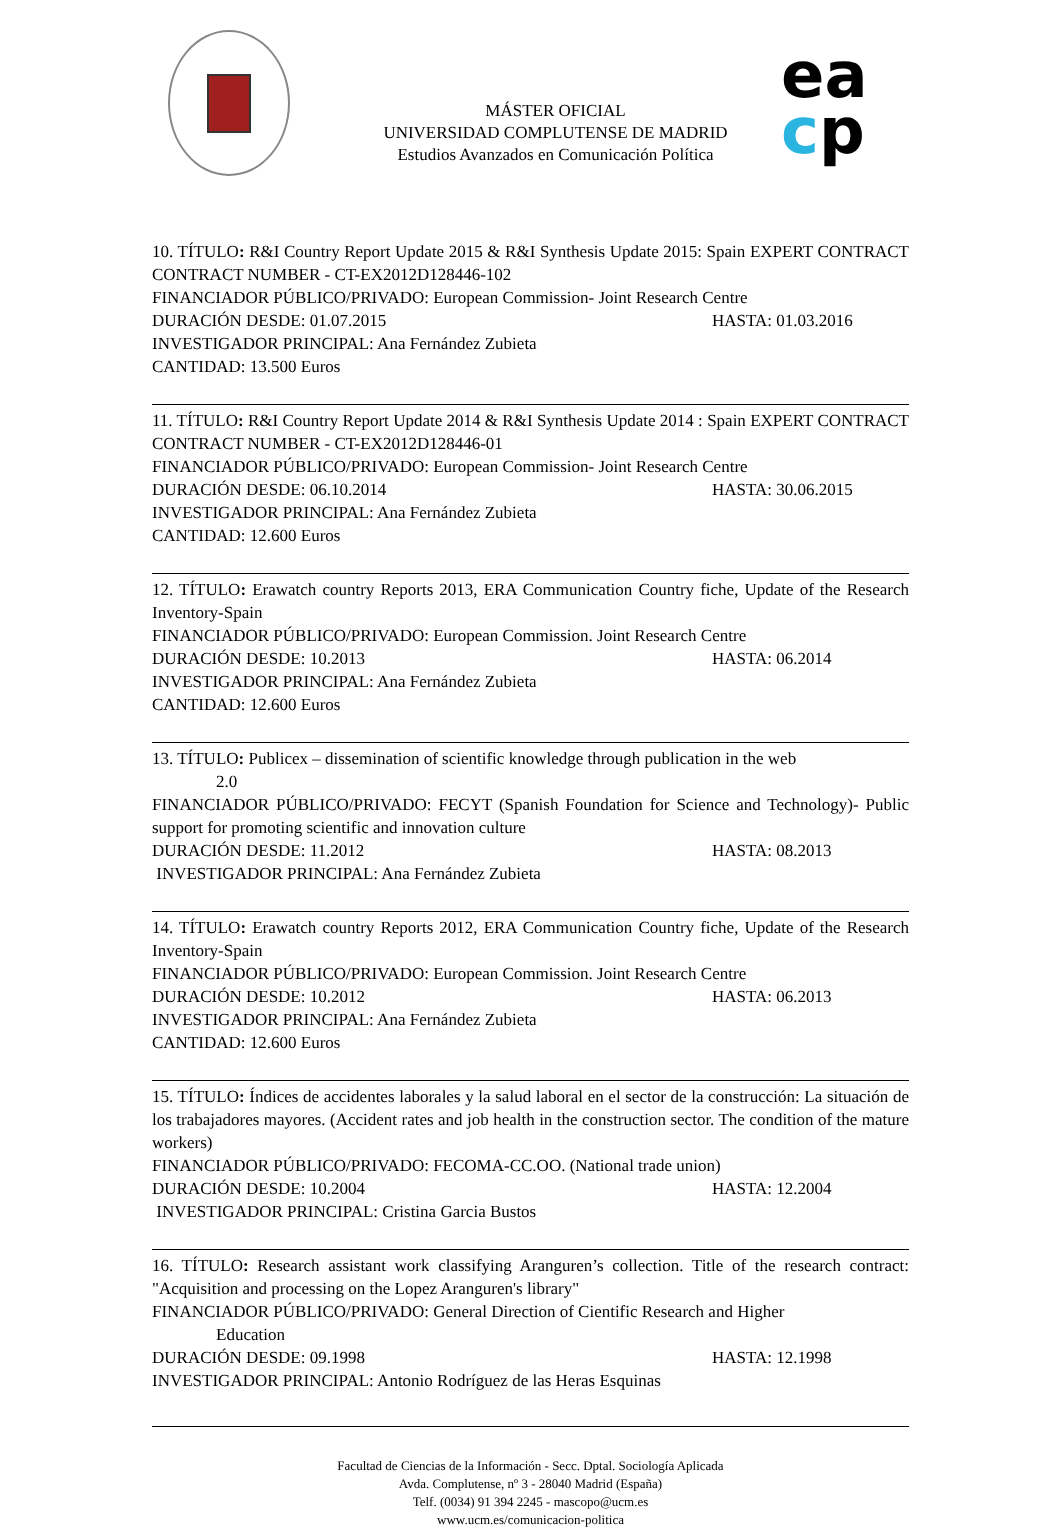MÁSTER OFICIAL
UNIVERSIDAD COMPLUTENSE DE MADRID
Estudios Avanzados en Comunicación Política
ea
cp
10. TÍTULO: R&I Country Report Update 2015 & R&I Synthesis Update 2015: Spain EXPERT CONTRACT CONTRACT NUMBER - CT-EX2012D128446-102
FINANCIADOR PÚBLICO/PRIVADO: European Commission- Joint Research Centre
DURACIÓN DESDE: 01.07.2015 HASTA: 01.03.2016
INVESTIGADOR PRINCIPAL: Ana Fernández Zubieta
CANTIDAD: 13.500 Euros
11. TÍTULO: R&I Country Report Update 2014 & R&I Synthesis Update 2014 : Spain EXPERT CONTRACT CONTRACT NUMBER - CT-EX2012D128446-01
FINANCIADOR PÚBLICO/PRIVADO: European Commission- Joint Research Centre
DURACIÓN DESDE: 06.10.2014 HASTA: 30.06.2015
INVESTIGADOR PRINCIPAL: Ana Fernández Zubieta
CANTIDAD: 12.600 Euros
12. TÍTULO: Erawatch country Reports 2013, ERA Communication Country fiche, Update of the Research Inventory-Spain
FINANCIADOR PÚBLICO/PRIVADO: European Commission. Joint Research Centre
DURACIÓN DESDE: 10.2013 HASTA: 06.2014
INVESTIGADOR PRINCIPAL: Ana Fernández Zubieta
CANTIDAD: 12.600 Euros
13. TÍTULO: Publicex – dissemination of scientific knowledge through publication in the web
2.0
FINANCIADOR PÚBLICO/PRIVADO: FECYT (Spanish Foundation for Science and Technology)- Public support for promoting scientific and innovation culture
DURACIÓN DESDE: 11.2012 HASTA: 08.2013
INVESTIGADOR PRINCIPAL: Ana Fernández Zubieta
14. TÍTULO: Erawatch country Reports 2012, ERA Communication Country fiche, Update of the Research Inventory-Spain
FINANCIADOR PÚBLICO/PRIVADO: European Commission. Joint Research Centre
DURACIÓN DESDE: 10.2012 HASTA: 06.2013
INVESTIGADOR PRINCIPAL: Ana Fernández Zubieta
CANTIDAD: 12.600 Euros
15. TÍTULO: Índices de accidentes laborales y la salud laboral en el sector de la construcción: La situación de los trabajadores mayores. (Accident rates and job health in the construction sector. The condition of the mature workers)
FINANCIADOR PÚBLICO/PRIVADO: FECOMA-CC.OO. (National trade union)
DURACIÓN DESDE: 10.2004 HASTA: 12.2004
INVESTIGADOR PRINCIPAL: Cristina Garcia Bustos
16. TÍTULO: Research assistant work classifying Aranguren’s collection. Title of the research contract: "Acquisition and processing on the Lopez Aranguren's library"
FINANCIADOR PÚBLICO/PRIVADO: General Direction of Cientific Research and Higher
Education
DURACIÓN DESDE: 09.1998 HASTA: 12.1998
INVESTIGADOR PRINCIPAL: Antonio Rodríguez de las Heras Esquinas
Facultad de Ciencias de la Información - Secc. Dptal. Sociología Aplicada
Avda. Complutense, nº 3 - 28040 Madrid (España)
Telf. (0034) 91 394 2245 - mascopo@ucm.es
www.ucm.es/comunicacion-politica